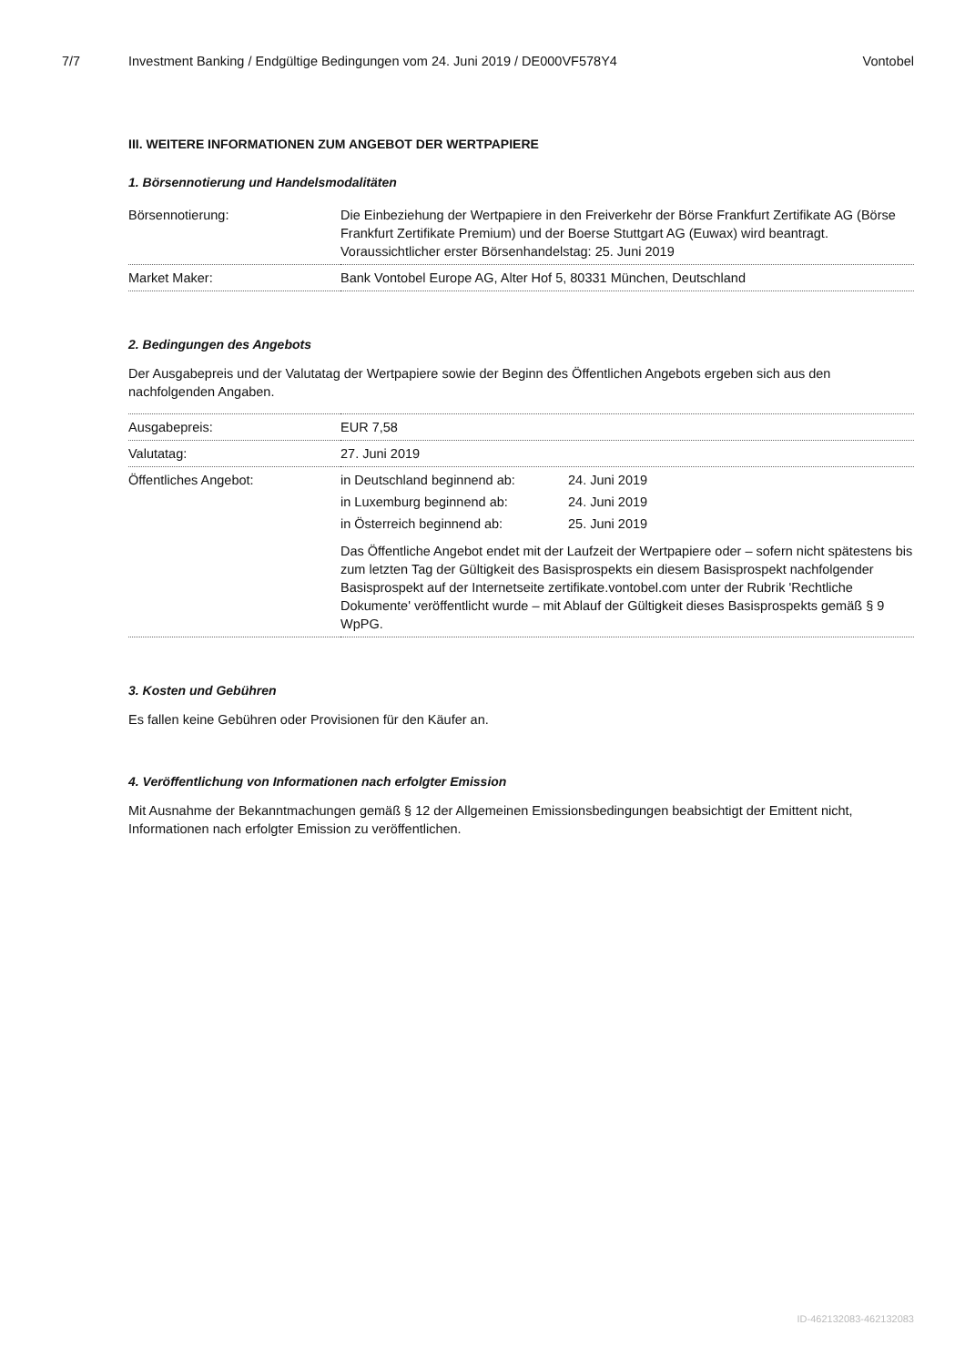7/7 Investment Banking / Endgültige Bedingungen vom 24. Juni 2019 / DE000VF578Y4 Vontobel
III. WEITERE INFORMATIONEN ZUM ANGEBOT DER WERTPAPIERE
1. Börsennotierung und Handelsmodalitäten
| Börsennotierung: | Die Einbeziehung der Wertpapiere in den Freiverkehr der Börse Frankfurt Zertifikate AG (Börse Frankfurt Zertifikate Premium) und der Boerse Stuttgart AG (Euwax) wird beantragt. Voraussichtlicher erster Börsenhandelstag: 25. Juni 2019 |
| Market Maker: | Bank Vontobel Europe AG, Alter Hof 5, 80331 München, Deutschland |
2. Bedingungen des Angebots
Der Ausgabepreis und der Valutatag der Wertpapiere sowie der Beginn des Öffentlichen Angebots ergeben sich aus den nachfolgenden Angaben.
| Ausgabepreis: | EUR 7,58 |
| Valutatag: | 27. Juni 2019 |
| Öffentliches Angebot: | / in Deutschland beginnend ab: / 24. Juni 2019 / / in Luxemburg beginnend ab: / 24. Juni 2019 / / in Österreich beginnend ab: / 25. Juni 2019 / Das Öffentliche Angebot endet mit der Laufzeit der Wertpapiere oder – sofern nicht spätestens bis zum letzten Tag der Gültigkeit des Basisprospekts ein diesem Basisprospekt nachfolgender Basisprospekt auf der Internetseite zertifikate.vontobel.com unter der Rubrik 'Rechtliche Dokumente' veröffentlicht wurde – mit Ablauf der Gültigkeit dieses Basisprospekts gemäß § 9 WpPG. |
3. Kosten und Gebühren
Es fallen keine Gebühren oder Provisionen für den Käufer an.
4. Veröffentlichung von Informationen nach erfolgter Emission
Mit Ausnahme der Bekanntmachungen gemäß § 12 der Allgemeinen Emissionsbedingungen beabsichtigt der Emittent nicht, Informationen nach erfolgter Emission zu veröffentlichen.
ID-462132083-462132083